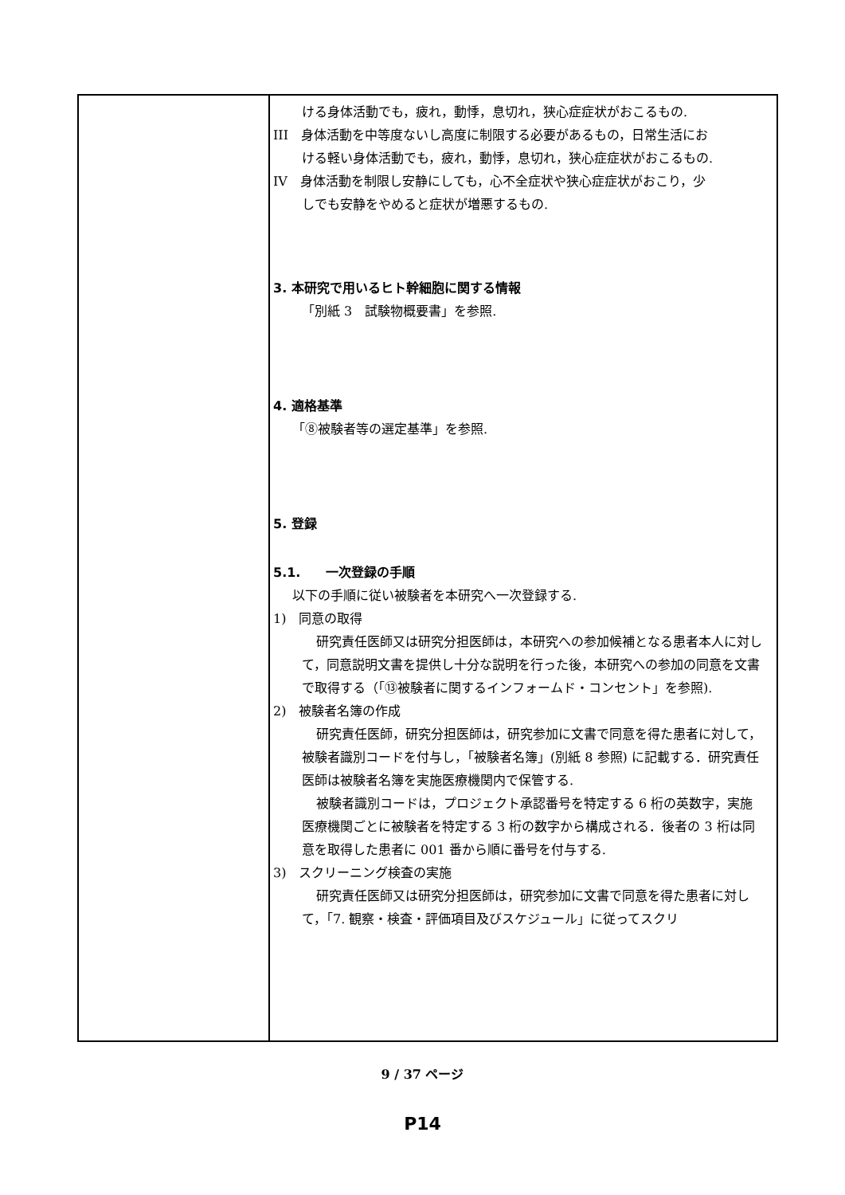| | ける身体活動でも，疲れ，動悸，息切れ，狭心症症状がおこるもの. III 身体活動を中等度ないし高度に制限する必要があるもの，日常生活にお ける軽い身体活動でも，疲れ，動悸，息切れ，狭心症症状がおこるもの. IV 身体活動を制限し安静にしても，心不全症状や狭心症症状がおこり，少 しでも安静をやめると症状が増悪するもの. 3. 本研究で用いるヒト幹細胞に関する情報 「別紙 3 試験物概要書」を参照. 4. 適格基準 「⑧被験者等の選定基準」を参照. 5. 登録 5.1. 一次登録の手順 以下の手順に従い被験者を本研究へ一次登録する. 1) 同意の取得 研究責任医師又は研究分担医師は，本研究への参加候補となる患者本人に対して，同意説明文書を提供し十分な説明を行った後，本研究への参加の同意を文書で取得する（「⑬被験者に関するインフォームド・コンセント」を参照). 2) 被験者名簿の作成 研究責任医師，研究分担医師は，研究参加に文書で同意を得た患者に対して，被験者識別コードを付与し，「被験者名簿」(別紙 8 参照) に記載する．研究責任医師は被験者名簿を実施医療機関内で保管する. 被験者識別コードは，プロジェクト承認番号を特定する 6 桁の英数字，実施医療機関ごとに被験者を特定する 3 桁の数字から構成される．後者の 3 桁は同意を取得した患者に 001 番から順に番号を付与する. 3) スクリーニング検査の実施 研究責任医師又は研究分担医師は，研究参加に文書で同意を得た患者に対して，「7. 観察・検査・評価項目及びスケジュール」に従ってスクリ |
9 / 37 ページ
P14